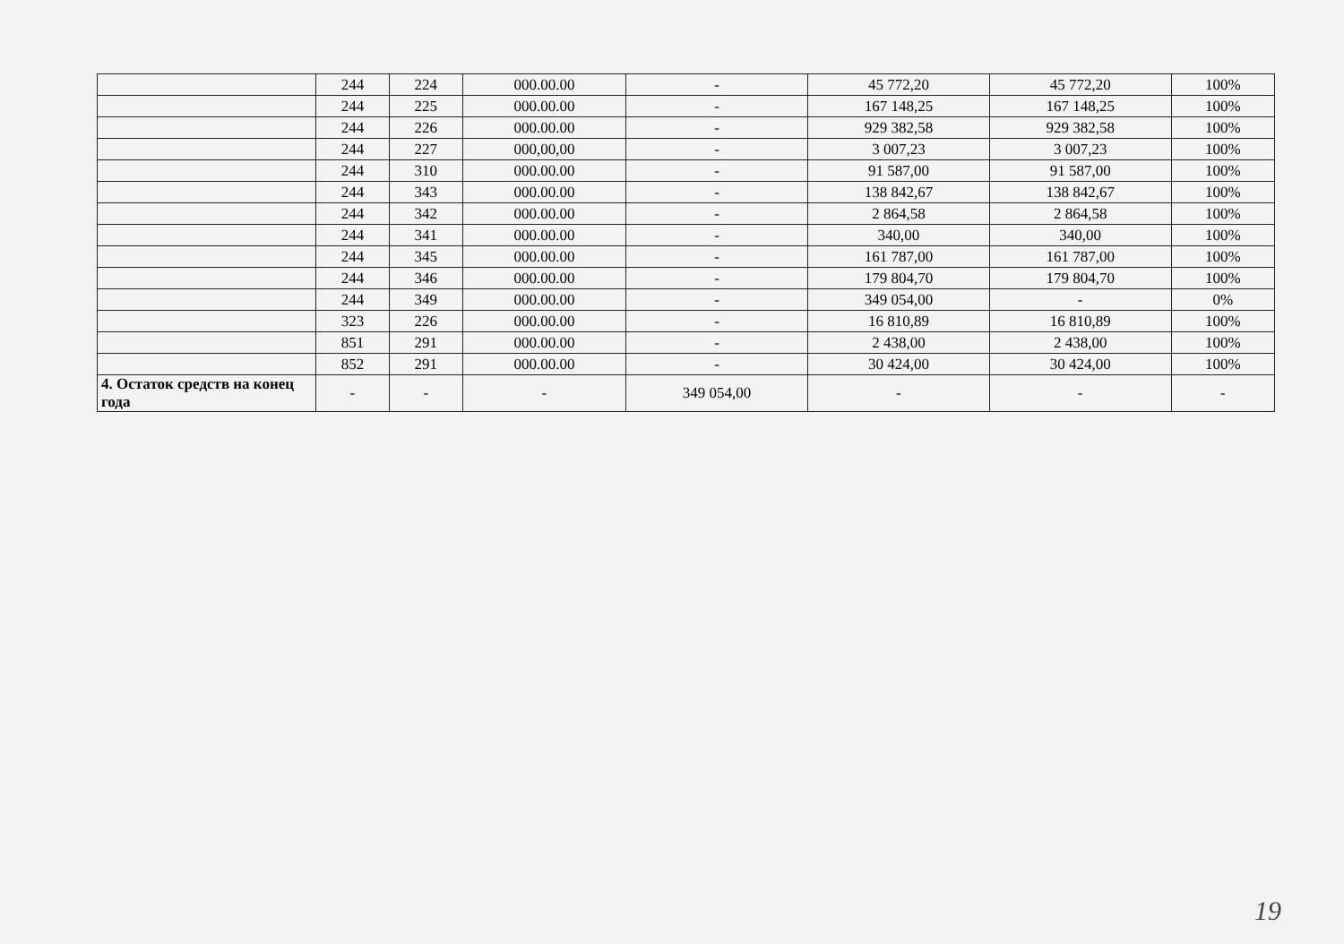| | 244 | 224 | 000.00.00 | - | 45 772,20 | 45 772,20 | 100% |
| | 244 | 225 | 000.00.00 | - | 167 148,25 | 167 148,25 | 100% |
| | 244 | 226 | 000.00.00 | - | 929 382,58 | 929 382,58 | 100% |
| | 244 | 227 | 000,00,00 | - | 3 007,23 | 3 007,23 | 100% |
| | 244 | 310 | 000.00.00 | - | 91 587,00 | 91 587,00 | 100% |
| | 244 | 343 | 000.00.00 | - | 138 842,67 | 138 842,67 | 100% |
| | 244 | 342 | 000.00.00 | - | 2 864,58 | 2 864,58 | 100% |
| | 244 | 341 | 000.00.00 | - | 340,00 | 340,00 | 100% |
| | 244 | 345 | 000.00.00 | - | 161 787,00 | 161 787,00 | 100% |
| | 244 | 346 | 000.00.00 | - | 179 804,70 | 179 804,70 | 100% |
| | 244 | 349 | 000.00.00 | - | 349 054,00 | - | 0% |
| | 323 | 226 | 000.00.00 | - | 16 810,89 | 16 810,89 | 100% |
| | 851 | 291 | 000.00.00 | - | 2 438,00 | 2 438,00 | 100% |
| | 852 | 291 | 000.00.00 | - | 30 424,00 | 30 424,00 | 100% |
| 4. Остаток средств на конец года | - | - | - | 349 054,00 | - | - | - |
19